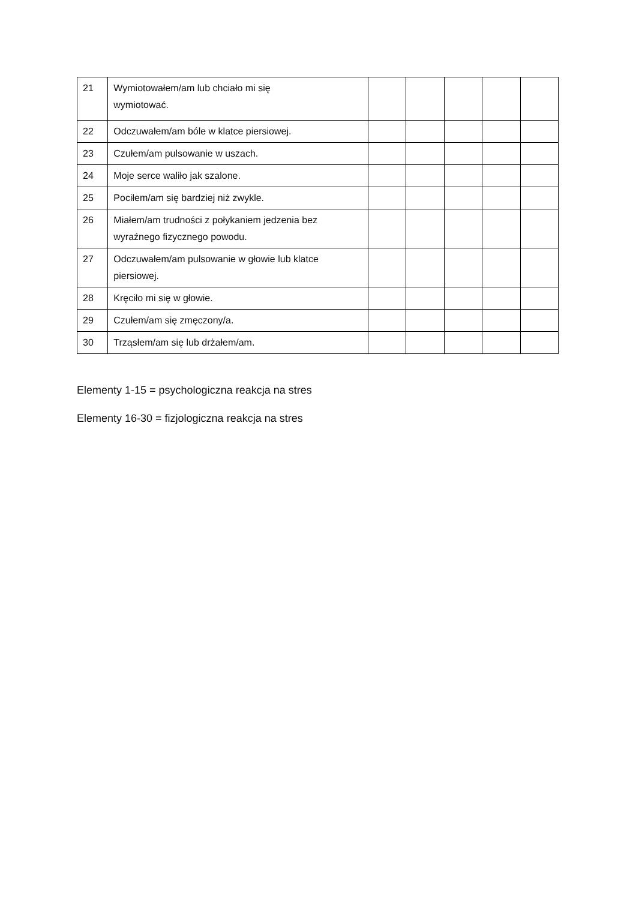| 21 | Wymiotowałem/am lub chciało mi się wymiotować. | | | | | |
| 22 | Odczuwałem/am bóle w klatce piersiowej. | | | | | |
| 23 | Czułem/am pulsowanie w uszach. | | | | | |
| 24 | Moje serce waliło jak szalone. | | | | | |
| 25 | Pociłem/am się bardziej niż zwykle. | | | | | |
| 26 | Miałem/am trudności z połykaniem jedzenia bez wyraźnego fizycznego powodu. | | | | | |
| 27 | Odczuwałem/am pulsowanie w głowie lub klatce piersiowej. | | | | | |
| 28 | Kręciło mi się w głowie. | | | | | |
| 29 | Czułem/am się zmęczony/a. | | | | | |
| 30 | Trząsłem/am się lub drżałem/am. | | | | | |
Elementy 1-15 = psychologiczna reakcja na stres
Elementy 16-30 = fizjologiczna reakcja na stres